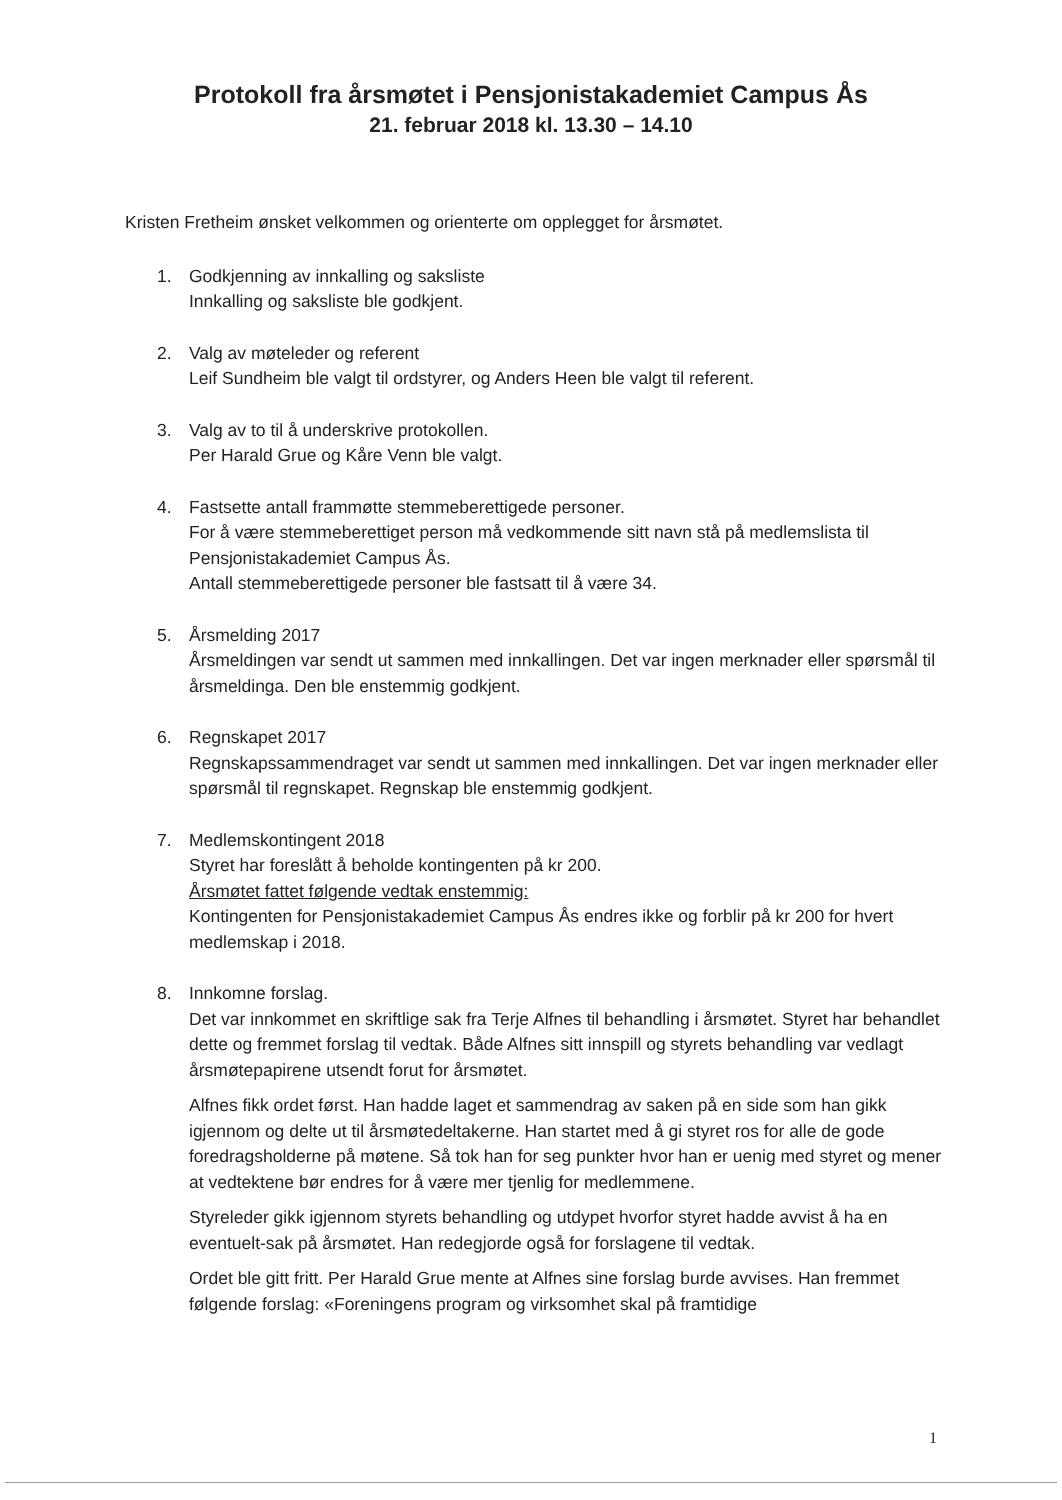Protokoll fra årsmøtet i Pensjonistakademiet Campus Ås
21. februar 2018 kl. 13.30 – 14.10
Kristen Fretheim ønsket velkommen og orienterte om opplegget for årsmøtet.
1. Godkjenning av innkalling og saksliste
Innkalling og saksliste ble godkjent.
2. Valg av møteleder og referent
Leif Sundheim ble valgt til ordstyrer, og Anders Heen ble valgt til referent.
3. Valg av to til å underskrive protokollen.
Per Harald Grue og Kåre Venn ble valgt.
4. Fastsette antall frammøtte stemmeberettigede personer.
For å være stemmeberettiget person må vedkommende sitt navn stå på medlemslista til Pensjonistakademiet Campus Ås.
Antall stemmeberettigede personer ble fastsatt til å være 34.
5. Årsmelding 2017
Årsmeldingen var sendt ut sammen med innkallingen. Det var ingen merknader eller spørsmål til årsmeldinga. Den ble enstemmig godkjent.
6. Regnskapet 2017
Regnskapssammendraget var sendt ut sammen med innkallingen. Det var ingen merknader eller spørsmål til regnskapet. Regnskap ble enstemmig godkjent.
7. Medlemskontingent 2018
Styret har foreslått å beholde kontingenten på kr 200.
Årsmøtet fattet følgende vedtak enstemmig:
Kontingenten for Pensjonistakademiet Campus Ås endres ikke og forblir på kr 200 for hvert medlemskap i 2018.
8. Innkomne forslag.
Det var innkommet en skriftlige sak fra Terje Alfnes til behandling i årsmøtet. Styret har behandlet dette og fremmet forslag til vedtak. Både Alfnes sitt innspill og styrets behandling var vedlagt årsmøtepapirene utsendt forut for årsmøtet.
Alfnes fikk ordet først. Han hadde laget et sammendrag av saken på en side som han gikk igjennom og delte ut til årsmøtedeltakerne. Han startet med å gi styret ros for alle de gode foredragsholderne på møtene. Så tok han for seg punkter hvor han er uenig med styret og mener at vedtektene bør endres for å være mer tjenlig for medlemmene.
Styreleder gikk igjennom styrets behandling og utdypet hvorfor styret hadde avvist å ha en eventuelt-sak på årsmøtet. Han redegjorde også for forslagene til vedtak.
Ordet ble gitt fritt. Per Harald Grue mente at Alfnes sine forslag burde avvises. Han fremmet følgende forslag: «Foreningens program og virksomhet skal på framtidige
1